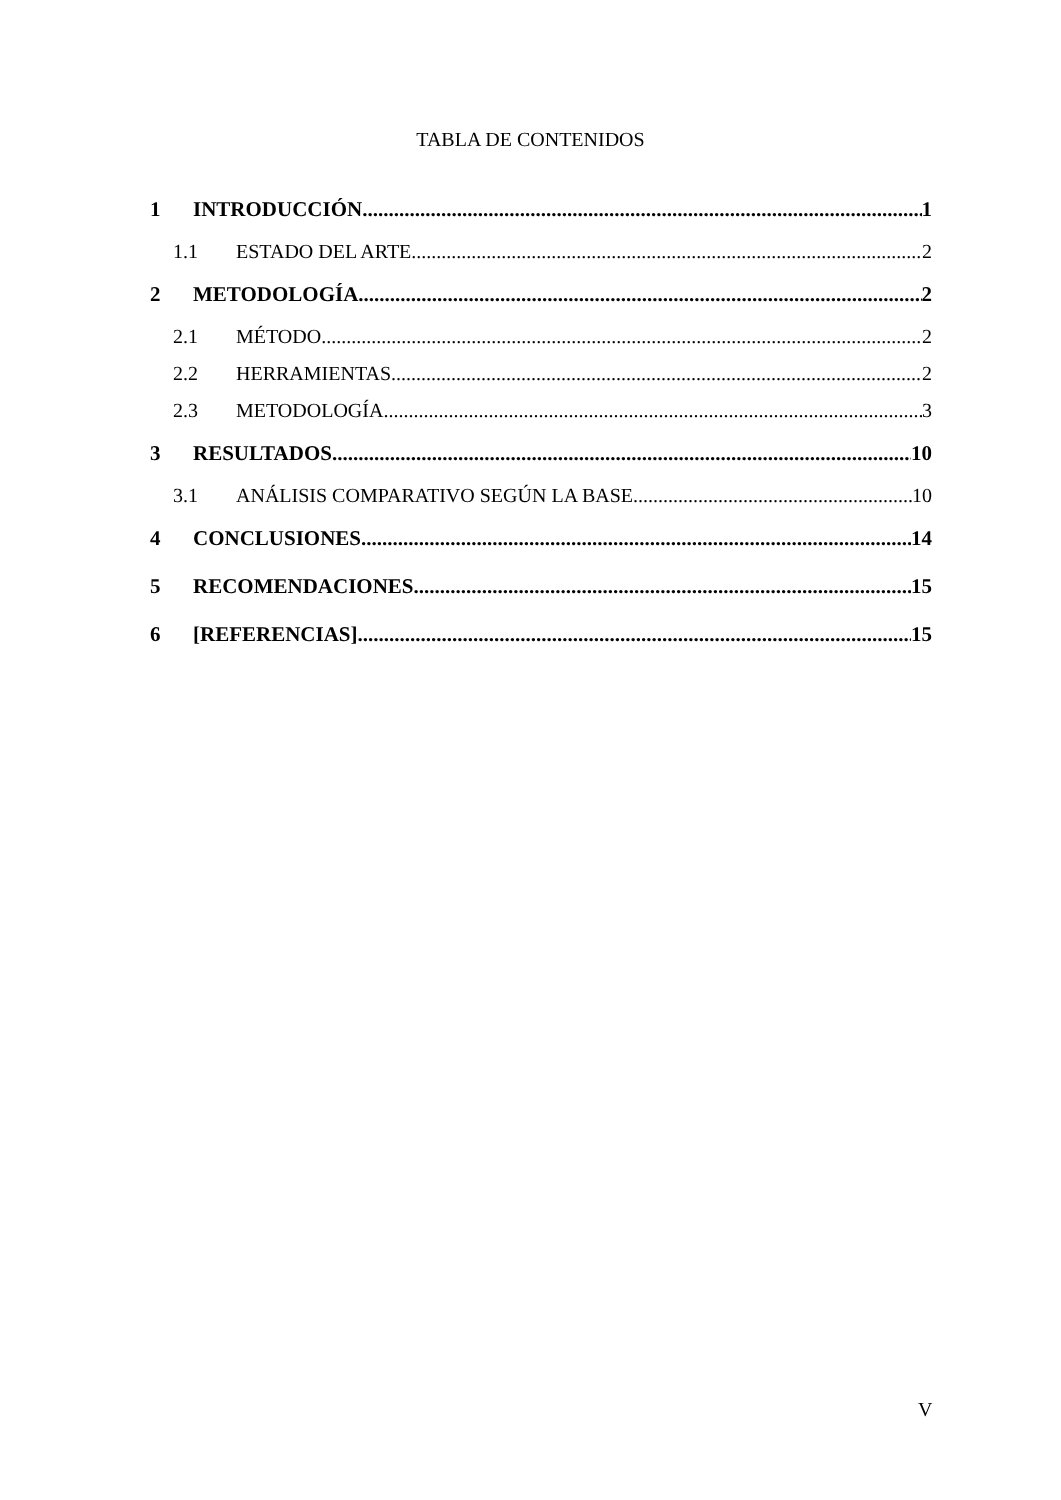TABLA DE CONTENIDOS
1 INTRODUCCIÓN 1
1.1 ESTADO DEL ARTE 2
2 METODOLOGÍA 2
2.1 MÉTODO 2
2.2 HERRAMIENTAS 2
2.3 METODOLOGÍA 3
3 RESULTADOS 10
3.1 ANÁLISIS COMPARATIVO SEGÚN LA BASE 10
4 CONCLUSIONES 14
5 RECOMENDACIONES 15
6 [REFERENCIAS] 15
V